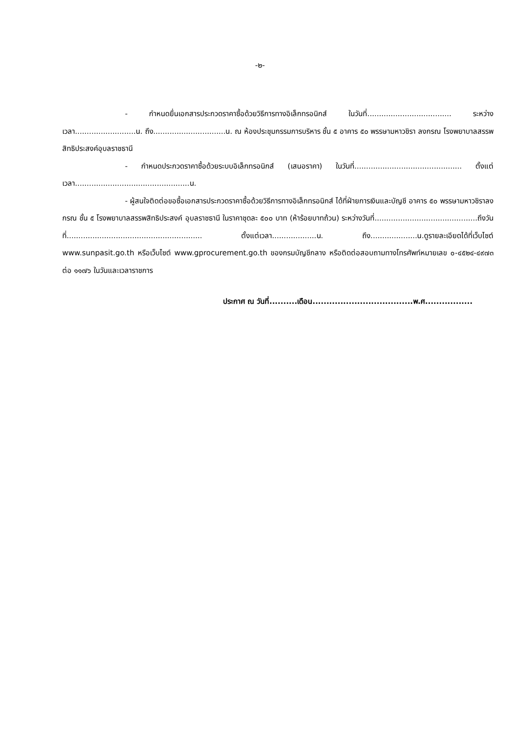-๒-
- กำหนดยื่นเอกสารประกวดราคาซื้อด้วยวิธีการทางอิเล็กทรอนิกส์ ในวันที่.................................... ระหว่างเวลา..........................น. ถึง...............................น. ณ ห้องประชุมกรรมการบริหาร ชั้น ๕ อาคาร ๕๐ พรรษามหาวชิรา ลงกรณ โรงพยาบาลสรรพสิทธิประสงค์อุบลราชธานี
- กำหนดประกวดราคาซื้อด้วยระบบอิเล็กทรอนิกส์ (เสนอราคา) ในวันที่.............................................. ตั้งแต่เวลา.................................................น.
- ผู้สนใจติดต่อขอซื้อเอกสารประกวดราคาซื้อด้วยวิธีการทางอิเล็กทรอนิกส์ ได้ที่ฝ่ายการเงินและบัญชี อาคาร ๕๐ พรรษามหาวชิราลงกรณ ชั้น ๕ โรงพยาบาลสรรพสิทธิประสงค์ อุบลราชธานี ในราคาชุดละ ๕๐๐ บาท (ห้าร้อยบาทถ้วน) ระหว่างวันที่............................................ถึงวันที่.......................................................... ตั้งแต่เวลา...................น. ถึง....................น.ดูรายละเอียดได้ที่เว็บไซต์ www.sunpasit.go.th หรือเว็บไซต์ www.gprocurement.go.th ของกรมบัญชีกลาง หรือติดต่อสอบถามทางโทรศัพท์หมายเลข ๐-๔๕๒๔-๔๙๗๓ ต่อ ๑๑๗๖ ในวันและเวลาราชการ
ประกาศ ณ วันที่..........เดือน....................................พ.ศ.................